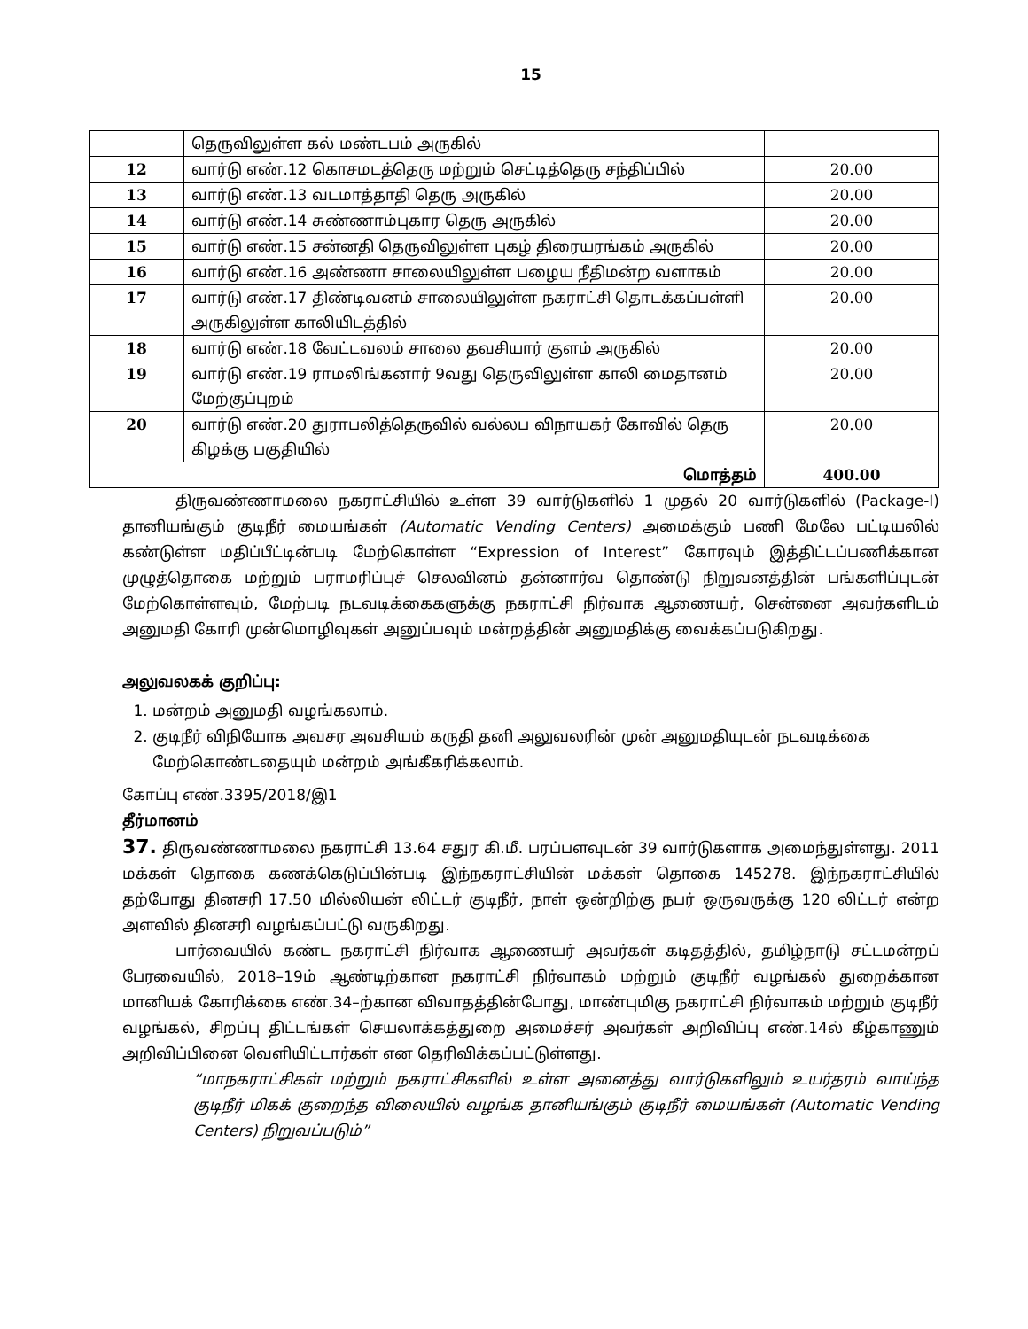15
| | தெருவிலுள்ள கல் மண்டபம் அருகில் | |
| 12 | வார்டு எண்.12 கொசமடத்தெரு மற்றும் செட்டித்தெரு சந்திப்பில் | 20.00 |
| 13 | வார்டு எண்.13 வடமாத்தாதி தெரு அருகில் | 20.00 |
| 14 | வார்டு எண்.14 சுண்ணாம்புகார தெரு அருகில் | 20.00 |
| 15 | வார்டு எண்.15 சன்னதி தெருவிலுள்ள புகழ் திரையரங்கம் அருகில் | 20.00 |
| 16 | வார்டு எண்.16 அண்ணா சாலையிலுள்ள பழைய நீதிமன்ற வளாகம் | 20.00 |
| 17 | வார்டு எண்.17 திண்டிவனம் சாலையிலுள்ள நகராட்சி தொடக்கப்பள்ளி அருகிலுள்ள காலியிடத்தில் | 20.00 |
| 18 | வார்டு எண்.18 வேட்டவலம் சாலை தவசியார் குளம் அருகில் | 20.00 |
| 19 | வார்டு எண்.19 ராமலிங்கனார் 9வது தெருவிலுள்ள காலி மைதானம் மேற்குப்புறம் | 20.00 |
| 20 | வார்டு எண்.20 துராபலித்தெருவில் வல்லப விநாயகர் கோவில் தெரு கிழக்கு பகுதியில் | 20.00 |
| மொத்தம் | | 400.00 |
திருவண்ணாமலை நகராட்சியில் உள்ள 39 வார்டுகளில் 1 முதல் 20 வார்டுகளில் (Package-I) தானியங்கும் குடிநீர் மையங்கள் (Automatic Vending Centers) அமைக்கும் பணி மேலே பட்டியலில் கண்டுள்ள மதிப்பீட்டின்படி மேற்கொள்ள “Expression of Interest” கோரவும் இத்திட்டப்பணிக்கான முழுத்தொகை மற்றும் பராமரிப்புச் செலவினம் தன்னார்வ தொண்டு நிறுவனத்தின் பங்களிப்புடன் மேற்கொள்ளவும், மேற்படி நடவடிக்கைகளுக்கு நகராட்சி நிர்வாக ஆணையர், சென்னை அவர்களிடம் அனுமதி கோரி முன்மொழிவுகள் அனுப்பவும் மன்றத்தின் அனுமதிக்கு வைக்கப்படுகிறது.
அலுவலகக் குறிப்பு:
1. மன்றம் அனுமதி வழங்கலாம்.
2. குடிநீர் விநியோக அவசர அவசியம் கருதி தனி அலுவலரின் முன் அனுமதியுடன் நடவடிக்கை மேற்கொண்டதையும் மன்றம் அங்கீகரிக்கலாம்.
கோப்பு எண்.3395/2018/இ1
தீர்மானம்
37. திருவண்ணாமலை நகராட்சி 13.64 சதுர கி.மீ. பரப்பளவுடன் 39 வார்டுகளாக அமைந்துள்ளது. 2011 மக்கள் தொகை கணக்கெடுப்பின்படி இந்நகராட்சியின் மக்கள் தொகை 145278. இந்நகராட்சியில் தற்போது தினசரி 17.50 மில்லியன் லிட்டர் குடிநீர், நாள் ஒன்றிற்கு நபர் ஒருவருக்கு 120 லிட்டர் என்ற அளவில் தினசரி வழங்கப்பட்டு வருகிறது.
பார்வையில் கண்ட நகராட்சி நிர்வாக ஆணையர் அவர்கள் கடிதத்தில், தமிழ்நாடு சட்டமன்றப் பேரவையில், 2018–19ம் ஆண்டிற்கான நகராட்சி நிர்வாகம் மற்றும் குடிநீர் வழங்கல் துறைக்கான மானியக் கோரிக்கை எண்.34–ற்கான விவாதத்தின்போது, மாண்புமிகு நகராட்சி நிர்வாகம் மற்றும் குடிநீர் வழங்கல், சிறப்பு திட்டங்கள் செயலாக்கத்துறை அமைச்சர் அவர்கள் அறிவிப்பு எண்.14ல் கீழ்காணும் அறிவிப்பினை வெளியிட்டார்கள் என தெரிவிக்கப்பட்டுள்ளது.
“மாநகராட்சிகள் மற்றும் நகராட்சிகளில் உள்ள அனைத்து வார்டுகளிலும் உயர்தரம் வாய்ந்த குடிநீர் மிகக் குறைந்த விலையில் வழங்க தானியங்கும் குடிநீர் மையங்கள் (Automatic Vending Centers) நிறுவப்படும்”